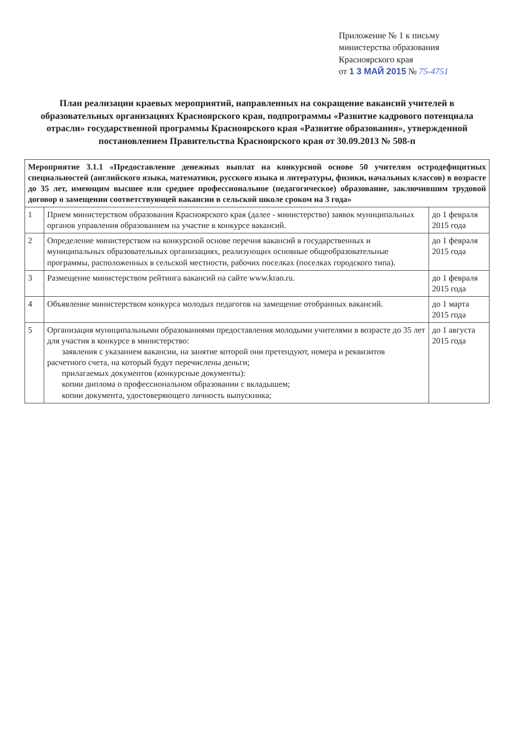Приложение № 1 к письму
министерства образования
Красноярского края
от 1 3 МАЙ 2015 № 75-4751
План реализации краевых мероприятий, направленных на сокращение вакансий учителей в образовательных организациях Красноярского края, подпрограммы «Развитие кадрового потенциала отрасли» государственной программы Красноярского края «Развитие образования», утвержденной постановлением Правительства Красноярского края от 30.09.2013 № 508-п
| Мероприятие 3.1.1 «Предоставление денежных выплат на конкурсной основе 50 учителям остродефицитных специальностей (английского языка, математики, русского языка и литературы, физики, начальных классов) в возрасте до 35 лет, имеющим высшее или среднее профессиональное (педагогическое) образование, заключившим трудовой договор о замещении соответствующей вакансии в сельской школе сроком на 3 года» | | |
| 1 | Прием министерством образования Красноярского края (далее - министерство) заявок муниципальных органов управления образованием на участие в конкурсе вакансий. | до 1 февраля 2015 года |
| 2 | Определение министерством на конкурсной основе перечня вакансий в государственных и муниципальных образовательных организациях, реализующих основные общеобразовательные программы, расположенных в сельской местности, рабочих поселках (поселках городского типа). | до 1 февраля 2015 года |
| 3 | Размещение министерством рейтинга вакансий на сайте www.krao.ru. | до 1 февраля 2015 года |
| 4 | Объявление министерством конкурса молодых педагогов на замещение отобранных вакансий. | до 1 марта 2015 года |
| 5 | Организация муниципальными образованиями предоставления молодыми учителями в возрасте до 35 лет для участия в конкурсе в министерство: заявления с указанием вакансии, на занятие которой они претендуют, номера и реквизитов расчетного счета, на который будут перечислены деньги; прилагаемых документов (конкурсные документы): копии диплома о профессиональном образовании с вкладышем; копии документа, удостоверяющего личность выпускника; | до 1 августа 2015 года |